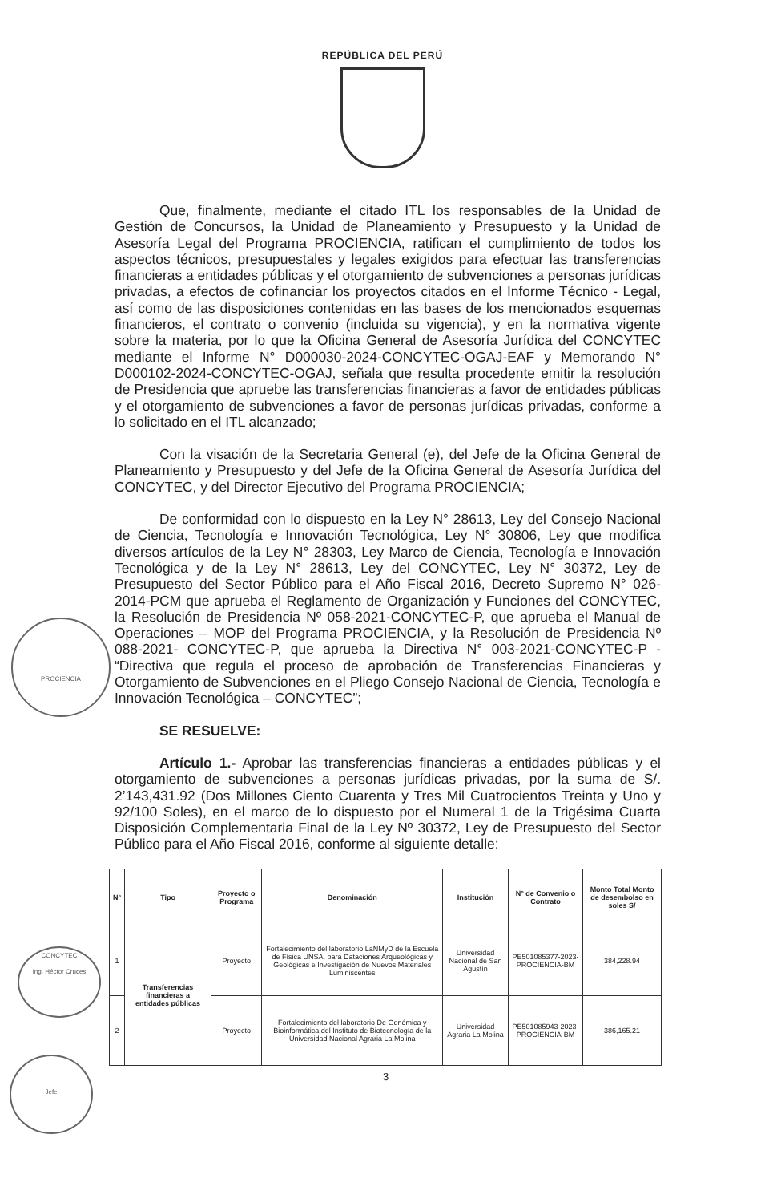REPÚBLICA DEL PERÚ
Que, finalmente, mediante el citado ITL los responsables de la Unidad de Gestión de Concursos, la Unidad de Planeamiento y Presupuesto y la Unidad de Asesoría Legal del Programa PROCIENCIA, ratifican el cumplimiento de todos los aspectos técnicos, presupuestales y legales exigidos para efectuar las transferencias financieras a entidades públicas y el otorgamiento de subvenciones a personas jurídicas privadas, a efectos de cofinanciar los proyectos citados en el Informe Técnico - Legal, así como de las disposiciones contenidas en las bases de los mencionados esquemas financieros, el contrato o convenio (incluida su vigencia), y en la normativa vigente sobre la materia, por lo que la Oficina General de Asesoría Jurídica del CONCYTEC mediante el Informe N° D000030-2024-CONCYTEC-OGAJ-EAF y Memorando N° D000102-2024-CONCYTEC-OGAJ, señala que resulta procedente emitir la resolución de Presidencia que apruebe las transferencias financieras a favor de entidades públicas y el otorgamiento de subvenciones a favor de personas jurídicas privadas, conforme a lo solicitado en el ITL alcanzado;
Con la visación de la Secretaria General (e), del Jefe de la Oficina General de Planeamiento y Presupuesto y del Jefe de la Oficina General de Asesoría Jurídica del CONCYTEC, y del Director Ejecutivo del Programa PROCIENCIA;
De conformidad con lo dispuesto en la Ley N° 28613, Ley del Consejo Nacional de Ciencia, Tecnología e Innovación Tecnológica, Ley N° 30806, Ley que modifica diversos artículos de la Ley N° 28303, Ley Marco de Ciencia, Tecnología e Innovación Tecnológica y de la Ley N° 28613, Ley del CONCYTEC, Ley N° 30372, Ley de Presupuesto del Sector Público para el Año Fiscal 2016, Decreto Supremo N° 026-2014-PCM que aprueba el Reglamento de Organización y Funciones del CONCYTEC, la Resolución de Presidencia Nº 058-2021-CONCYTEC-P, que aprueba el Manual de Operaciones – MOP del Programa PROCIENCIA, y la Resolución de Presidencia Nº 088-2021- CONCYTEC-P, que aprueba la Directiva N° 003-2021-CONCYTEC-P - “Directiva que regula el proceso de aprobación de Transferencias Financieras y Otorgamiento de Subvenciones en el Pliego Consejo Nacional de Ciencia, Tecnología e Innovación Tecnológica – CONCYTEC”;
SE RESUELVE:
Artículo 1.- Aprobar las transferencias financieras a entidades públicas y el otorgamiento de subvenciones a personas jurídicas privadas, por la suma de S/. 2’143,431.92 (Dos Millones Ciento Cuarenta y Tres Mil Cuatrocientos Treinta y Uno y 92/100 Soles), en el marco de lo dispuesto por el Numeral 1 de la Trigésima Cuarta Disposición Complementaria Final de la Ley Nº 30372, Ley de Presupuesto del Sector Público para el Año Fiscal 2016, conforme al siguiente detalle:
| N° | Tipo | Proyecto o Programa | Denominación | Institución | N° de Convenio o Contrato | Monto Total Monto de desembolso en soles S/ |
| --- | --- | --- | --- | --- | --- | --- |
| 1 | Transferencias financieras a entidades públicas | Proyecto | Fortalecimiento del laboratorio LaNMyD de la Escuela de Física UNSA, para Dataciones Arqueológicas y Geológicas e Investigación de Nuevos Materiales Luminiscentes | Universidad Nacional de San Agustín | PE501085377-2023-PROCIENCIA-BM | 384,228.94 |
| 2 | | Proyecto | Fortalecimiento del laboratorio De Genómica y Bioinformática del Instituto de Biotecnología de la Universidad Nacional Agraria La Molina | Universidad Agraria La Molina | PE501085943-2023-PROCIENCIA-BM | 386,165.21 |
3
PROCIENCIA
CONCYTEC
Ing. Héctor Cruces
Jefe